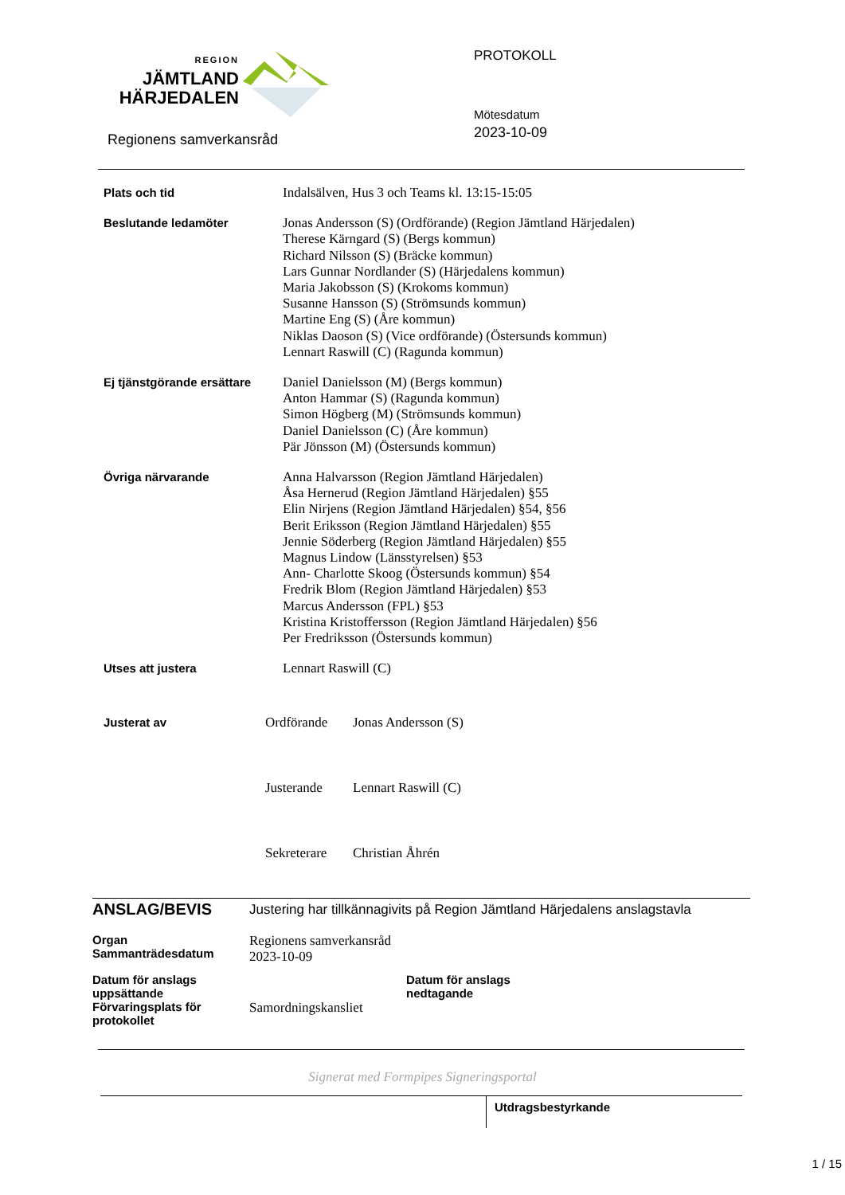REGION
JÄMTLAND
HÄRJEDALEN
Regionens samverkansråd
PROTOKOLL
Mötesdatum
2023-10-09
| Plats och tid | Indalsälven, Hus 3 och Teams kl. 13:15-15:05 |
| Beslutande ledamöter | Jonas Andersson (S) (Ordförande) (Region Jämtland Härjedalen) Therese Kärngard (S) (Bergs kommun) Richard Nilsson (S) (Bräcke kommun) Lars Gunnar Nordlander (S) (Härjedalens kommun) Maria Jakobsson (S) (Krokoms kommun) Susanne Hansson (S) (Strömsunds kommun) Martine Eng (S) (Åre kommun) Niklas Daoson (S) (Vice ordförande) (Östersunds kommun) Lennart Raswill (C) (Ragunda kommun) |
| Ej tjänstgörande ersättare | Daniel Danielsson (M) (Bergs kommun) Anton Hammar (S) (Ragunda kommun) Simon Högberg (M) (Strömsunds kommun) Daniel Danielsson (C) (Åre kommun) Pär Jönsson (M) (Östersunds kommun) |
| Övriga närvarande | Anna Halvarsson (Region Jämtland Härjedalen) Åsa Hernerud (Region Jämtland Härjedalen) §55 Elin Nirjens (Region Jämtland Härjedalen) §54, §56 Berit Eriksson (Region Jämtland Härjedalen) §55 Jennie Söderberg (Region Jämtland Härjedalen) §55 Magnus Lindow (Länsstyrelsen) §53 Ann- Charlotte Skoog (Östersunds kommun) §54 Fredrik Blom (Region Jämtland Härjedalen) §53 Marcus Andersson (FPL) §53 Kristina Kristoffersson (Region Jämtland Härjedalen) §56 Per Fredriksson (Östersunds kommun) |
| Utses att justera | Lennart Raswill (C) |
| Justerat av | / Ordförande / Jonas Andersson (S) / / Justerande / Lennart Raswill (C) / / Sekreterare / Christian Åhrén / |
| ANSLAG/BEVIS | Justering har tillkännagivits på Region Jämtland Härjedalens anslagstavla | |
| Organ Sammanträdesdatum | Regionens samverkansråd 2023-10-09 | |
| Datum för anslags uppsättande | | Datum för anslags nedtagande |
| Förvaringsplats för protokollet | Samordningskansliet | |
Signerat med Formpipes Signeringsportal
Utdragsbestyrkande
1 / 15